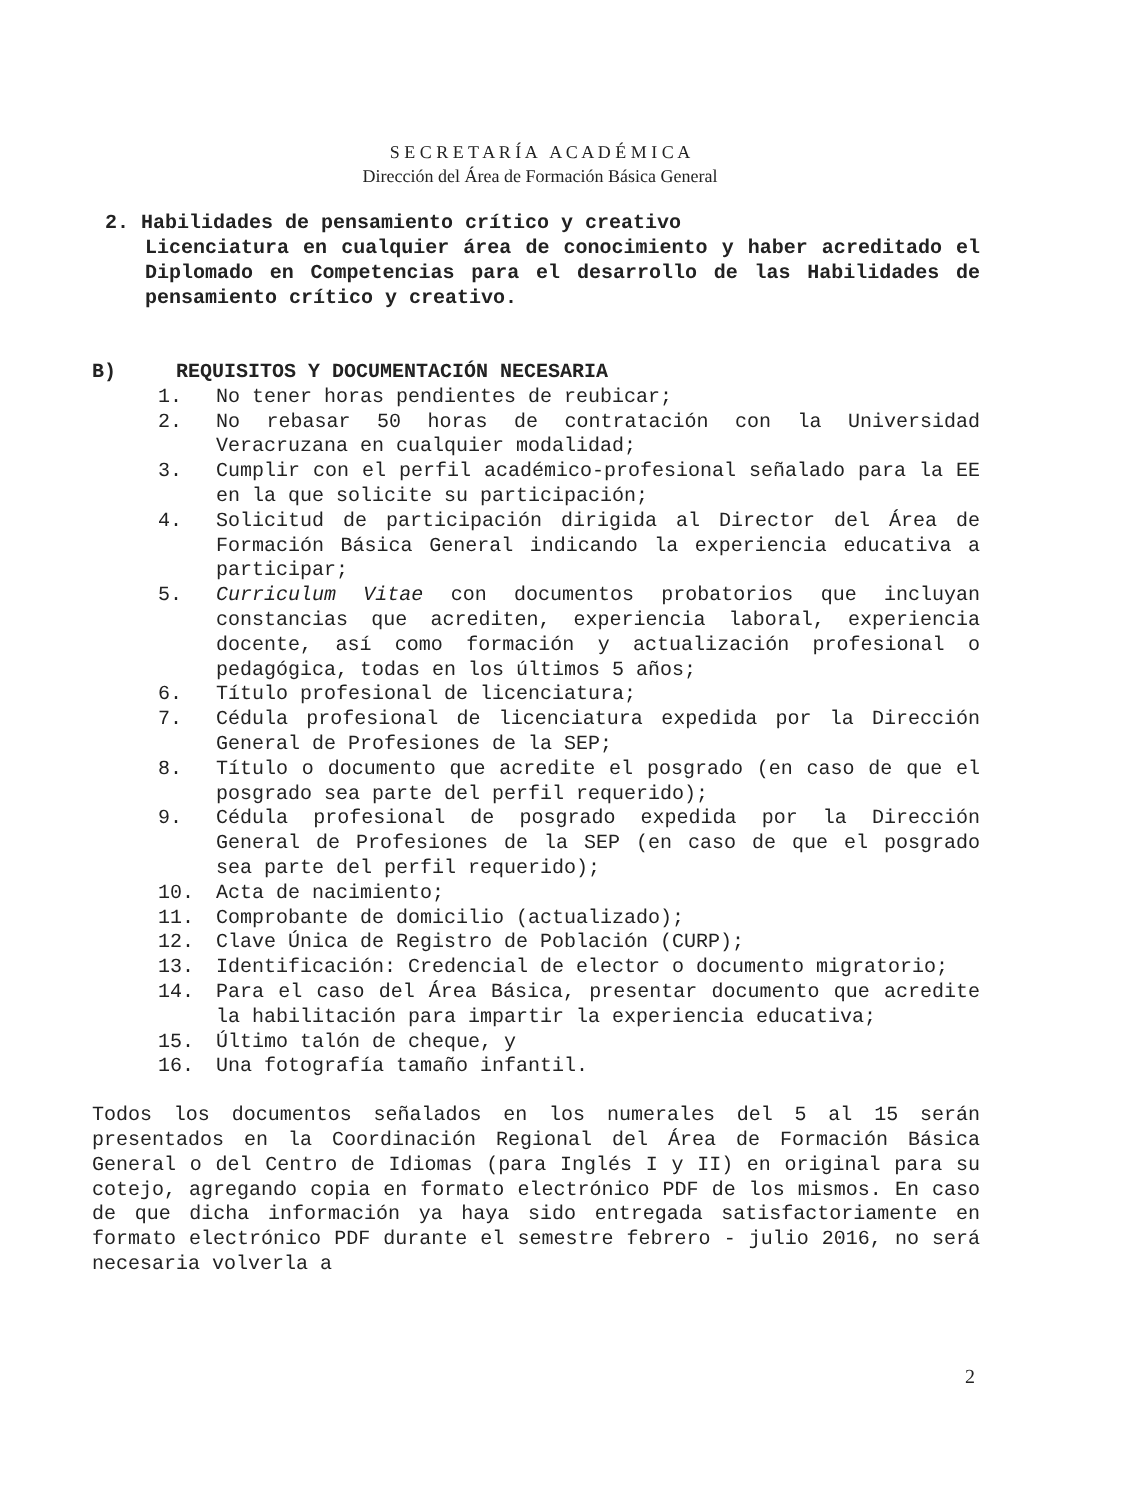S E C R E T A R Í A A C A D É M I C A
Dirección del Área de Formación Básica General
2. Habilidades de pensamiento crítico y creativo
Licenciatura en cualquier área de conocimiento y haber acreditado el Diplomado en Competencias para el desarrollo de las Habilidades de pensamiento crítico y creativo.
B) REQUISITOS Y DOCUMENTACIÓN NECESARIA
1. No tener horas pendientes de reubicar;
2. No rebasar 50 horas de contratación con la Universidad Veracruzana en cualquier modalidad;
3. Cumplir con el perfil académico-profesional señalado para la EE en la que solicite su participación;
4. Solicitud de participación dirigida al Director del Área de Formación Básica General indicando la experiencia educativa a participar;
5. Curriculum Vitae con documentos probatorios que incluyan constancias que acrediten, experiencia laboral, experiencia docente, así como formación y actualización profesional o pedagógica, todas en los últimos 5 años;
6. Título profesional de licenciatura;
7. Cédula profesional de licenciatura expedida por la Dirección General de Profesiones de la SEP;
8. Título o documento que acredite el posgrado (en caso de que el posgrado sea parte del perfil requerido);
9. Cédula profesional de posgrado expedida por la Dirección General de Profesiones de la SEP (en caso de que el posgrado sea parte del perfil requerido);
10. Acta de nacimiento;
11. Comprobante de domicilio (actualizado);
12. Clave Única de Registro de Población (CURP);
13. Identificación: Credencial de elector o documento migratorio;
14. Para el caso del Área Básica, presentar documento que acredite la habilitación para impartir la experiencia educativa;
15. Último talón de cheque, y
16. Una fotografía tamaño infantil.
Todos los documentos señalados en los numerales del 5 al 15 serán presentados en la Coordinación Regional del Área de Formación Básica General o del Centro de Idiomas (para Inglés I y II) en original para su cotejo, agregando copia en formato electrónico PDF de los mismos. En caso de que dicha información ya haya sido entregada satisfactoriamente en formato electrónico PDF durante el semestre febrero - julio 2016, no será necesaria volverla a
2